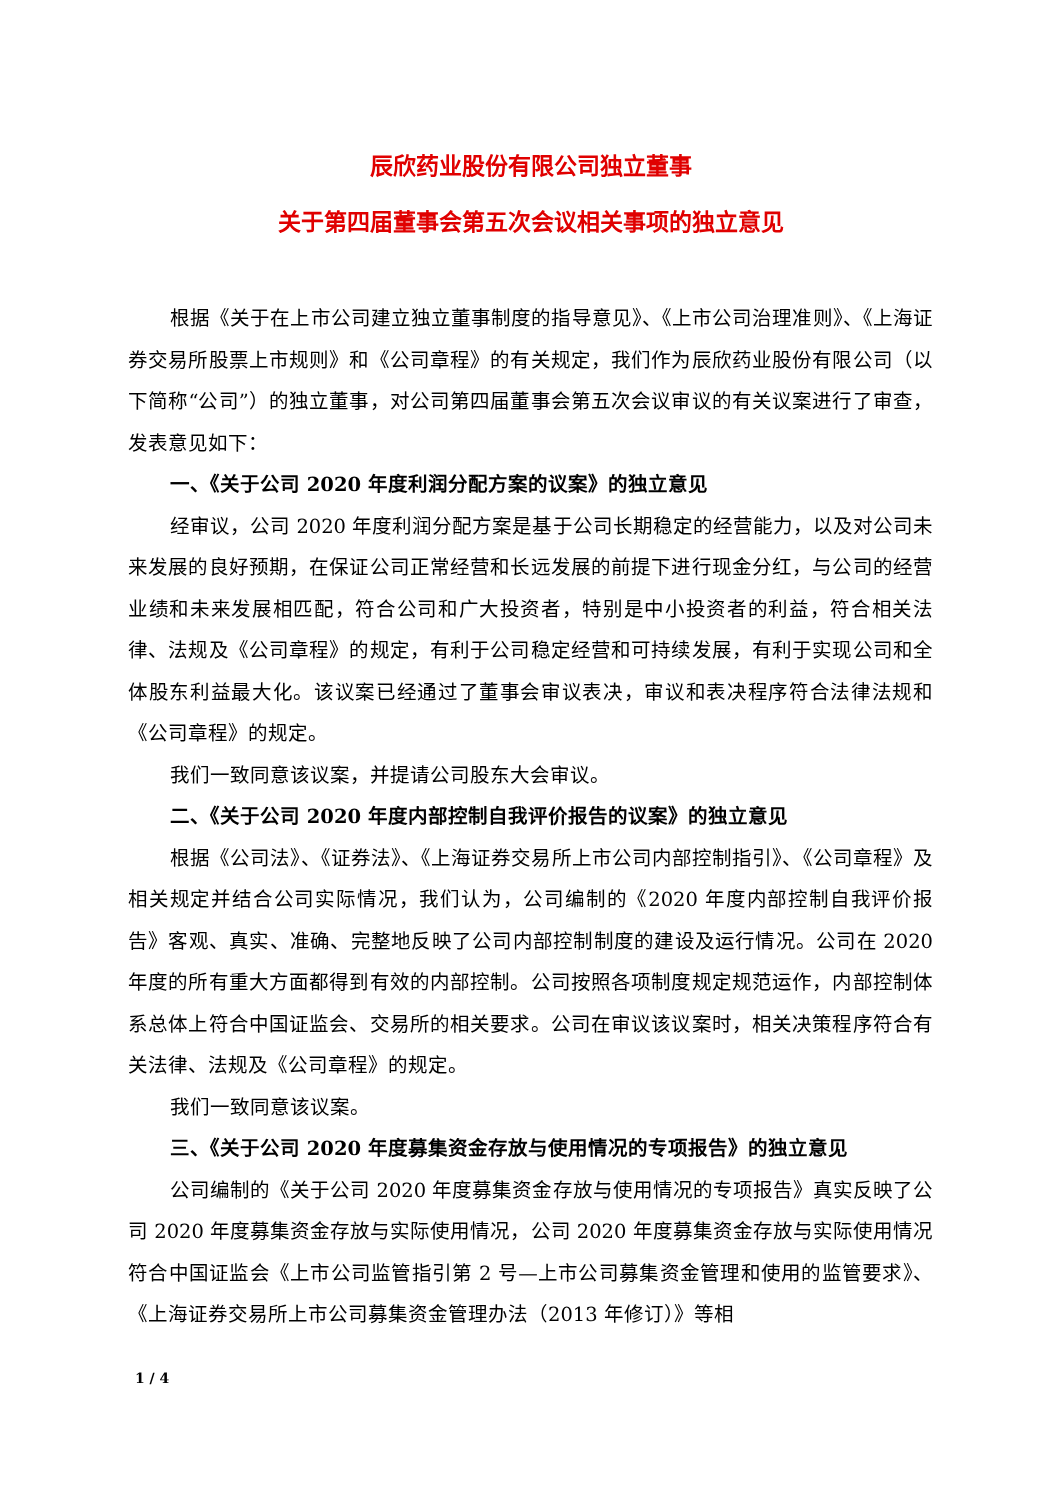辰欣药业股份有限公司独立董事
关于第四届董事会第五次会议相关事项的独立意见
根据《关于在上市公司建立独立董事制度的指导意见》、《上市公司治理准则》、《上海证券交易所股票上市规则》和《公司章程》的有关规定，我们作为辰欣药业股份有限公司（以下简称“公司”）的独立董事，对公司第四届董事会第五次会议审议的有关议案进行了审查，发表意见如下：
一、《关于公司 2020 年度利润分配方案的议案》的独立意见
经审议，公司 2020 年度利润分配方案是基于公司长期稳定的经营能力，以及对公司未来发展的良好预期，在保证公司正常经营和长远发展的前提下进行现金分红，与公司的经营业绩和未来发展相匹配，符合公司和广大投资者，特别是中小投资者的利益，符合相关法律、法规及《公司章程》的规定，有利于公司稳定经营和可持续发展，有利于实现公司和全体股东利益最大化。该议案已经通过了董事会审议表决，审议和表决程序符合法律法规和《公司章程》的规定。
我们一致同意该议案，并提请公司股东大会审议。
二、《关于公司 2020 年度内部控制自我评价报告的议案》的独立意见
根据《公司法》、《证券法》、《上海证券交易所上市公司内部控制指引》、《公司章程》及相关规定并结合公司实际情况，我们认为，公司编制的《2020 年度内部控制自我评价报告》客观、真实、准确、完整地反映了公司内部控制制度的建设及运行情况。公司在 2020 年度的所有重大方面都得到有效的内部控制。公司按照各项制度规定规范运作，内部控制体系总体上符合中国证监会、交易所的相关要求。公司在审议该议案时，相关决策程序符合有关法律、法规及《公司章程》的规定。
我们一致同意该议案。
三、《关于公司 2020 年度募集资金存放与使用情况的专项报告》的独立意见
公司编制的《关于公司 2020 年度募集资金存放与使用情况的专项报告》真实反映了公司 2020 年度募集资金存放与实际使用情况，公司 2020 年度募集资金存放与实际使用情况符合中国证监会《上市公司监管指引第 2 号—上市公司募集资金管理和使用的监管要求》、《上海证券交易所上市公司募集资金管理办法（2013 年修订）》等相
1 / 4